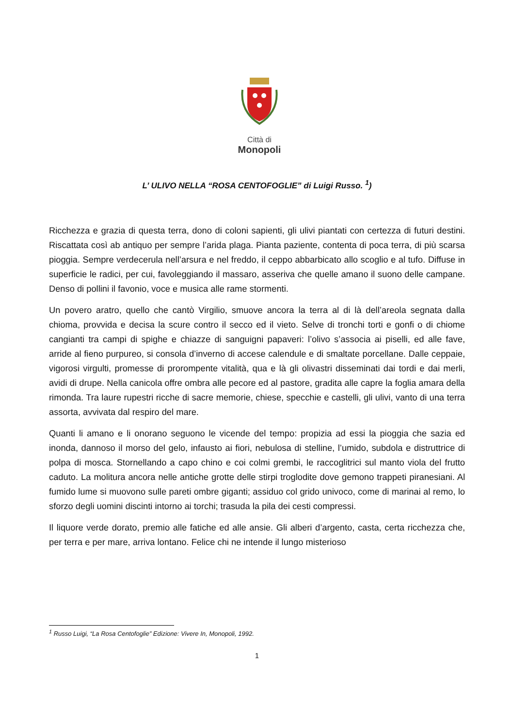Città di
Monopoli
L’ ULIVO NELLA “ROSA CENTOFOGLIE” di Luigi Russo. <sup>1</sup>)
Ricchezza e grazia di questa terra, dono di coloni sapienti, gli ulivi piantati con certezza di futuri destini. Riscattata così ab antiquo per sempre l’arida plaga. Pianta paziente, contenta di poca terra, di più scarsa pioggia. Sempre verdecerula nell’arsura e nel freddo, il ceppo abbarbicato allo scoglio e al tufo. Diffuse in superficie le radici, per cui, favoleggiando il massaro, asseriva che quelle amano il suono delle campane. Denso di pollini il favonio, voce e musica alle rame stormenti.
Un povero aratro, quello che cantò Virgilio, smuove ancora la terra al di là dell’areola segnata dalla chioma, provvida e decisa la scure contro il secco ed il vieto. Selve di tronchi torti e gonfi o di chiome cangianti tra campi di spighe e chiazze di sanguigni papaveri: l’olivo s’associa ai piselli, ed alle fave, arride al fieno purpureo, si consola d’inverno di accese calendule e di smaltate porcellane. Dalle ceppaie, vigorosi virgulti, promesse di prorompente vitalità, qua e là gli olivastri disseminati dai tordi e dai merli, avidi di drupe. Nella canicola offre ombra alle pecore ed al pastore, gradita alle capre la foglia amara della rimonda. Tra laure rupestri ricche di sacre memorie, chiese, specchie e castelli, gli ulivi, vanto di una terra assorta, avvivata dal respiro del mare.
Quanti li amano e li onorano seguono le vicende del tempo: propizia ad essi la pioggia che sazia ed inonda, dannoso il morso del gelo, infausto ai fiori, nebulosa di stelline, l’umido, subdola e distruttrice di polpa di mosca. Stornellando a capo chino e coi colmi grembi, le raccoglitrici sul manto viola del frutto caduto. La molitura ancora nelle antiche grotte delle stirpi troglodite dove gemono trappeti piranesiani. Al fumido lume si muovono sulle pareti ombre giganti; assiduo col grido univoco, come di marinai al remo, lo sforzo degli uomini discinti intorno ai torchi; trasuda la pila dei cesti compressi.
Il liquore verde dorato, premio alle fatiche ed alle ansie. Gli alberi d’argento, casta, certa ricchezza che, per terra e per mare, arriva lontano. Felice chi ne intende il lungo misterioso
<sup>1</sup> Russo Luigi, “La Rosa Centofoglie” Edizione: Vivere In, Monopoli, 1992.
1